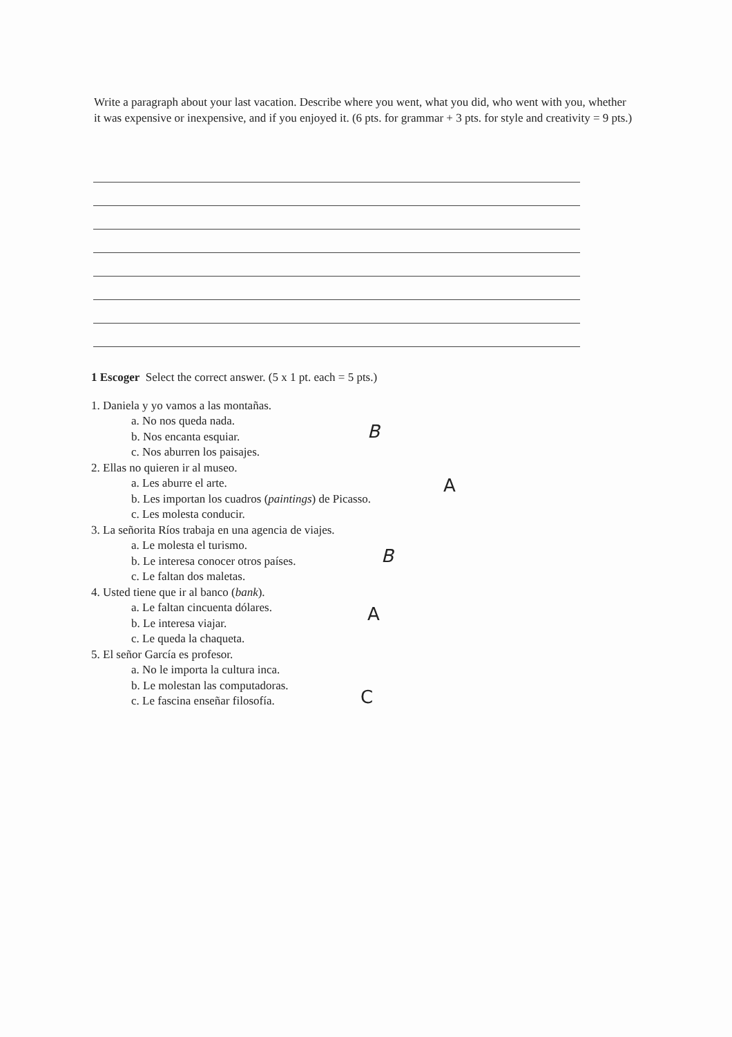Write a paragraph about your last vacation. Describe where you went, what you did, who went with you, whether it was expensive or inexpensive, and if you enjoyed it. (6 pts. for grammar + 3 pts. for style and creativity = 9 pts.)
1 Escoger Select the correct answer. (5 x 1 pt. each = 5 pts.)
1. Daniela y yo vamos a las montañas.
a. No nos queda nada.
b. Nos encanta esquiar. B
c. Nos aburren los paisajes.
2. Ellas no quieren ir al museo.
a. Les aburre el arte.
b. Les importan los cuadros (paintings) de Picasso. A
c. Les molesta conducir.
3. La señorita Ríos trabaja en una agencia de viajes.
a. Le molesta el turismo.
b. Le interesa conocer otros países. B
c. Le faltan dos maletas.
4. Usted tiene que ir al banco (bank).
a. Le faltan cincuenta dólares.
b. Le interesa viajar. A
c. Le queda la chaqueta.
5. El señor García es profesor.
a. No le importa la cultura inca.
b. Le molestan las computadoras.
c. Le fascina enseñar filosofía. C